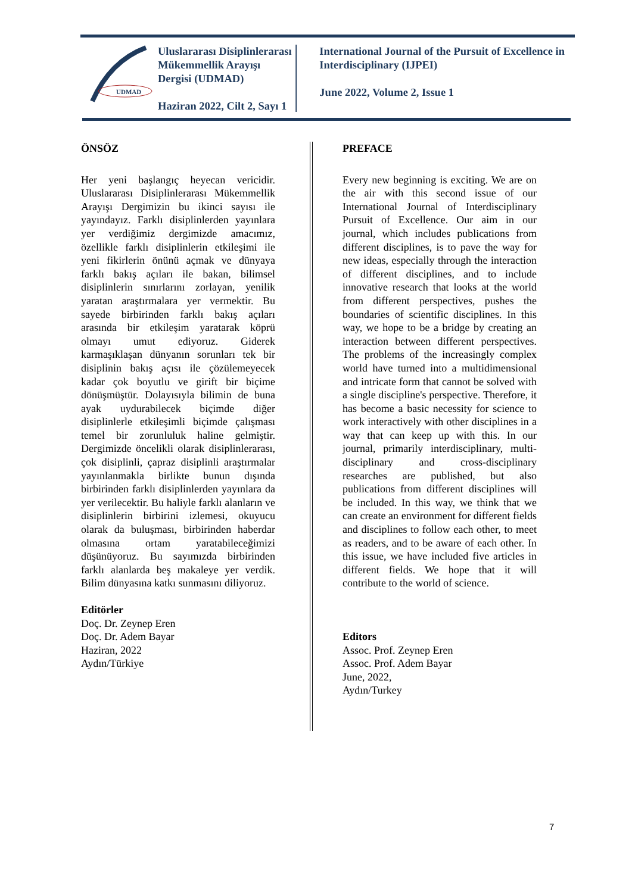UDMAD
Uluslararası Disiplinlerarası Mükemmellik Arayışı Dergisi (UDMAD)
Haziran 2022, Cilt 2, Sayı 1
International Journal of the Pursuit of Excellence in Interdisciplinary (IJPEI)
June 2022, Volume 2, Issue 1
ÖNSÖZ
Her yeni başlangıç heyecan vericidir. Uluslararası Disiplinlerarası Mükemmellik Arayışı Dergimizin bu ikinci sayısı ile yayındayız. Farklı disiplinlerden yayınlara yer verdiğimiz dergimizde amacımız, özellikle farklı disiplinlerin etkileşimi ile yeni fikirlerin önünü açmak ve dünyaya farklı bakış açıları ile bakan, bilimsel disiplinlerin sınırlarını zorlayan, yenilik yaratan araştırmalara yer vermektir. Bu sayede birbirinden farklı bakış açıları arasında bir etkileşim yaratarak köprü olmayı umut ediyoruz. Giderek karmaşıklaşan dünyanın sorunları tek bir disiplinin bakış açısı ile çözülemeyecek kadar çok boyutlu ve girift bir biçime dönüşmüştür. Dolayısıyla bilimin de buna ayak uydurabilecek biçimde diğer disiplinlerle etkileşimli biçimde çalışması temel bir zorunluluk haline gelmiştir. Dergimizde öncelikli olarak disiplinlerarası, çok disiplinli, çapraz disiplinli araştırmalar yayınlanmakla birlikte bunun dışında birbirinden farklı disiplinlerden yayınlara da yer verilecektir. Bu haliyle farklı alanların ve disiplinlerin birbirini izlemesi, okuyucu olarak da buluşması, birbirinden haberdar olmasına ortam yaratabileceğimizi düşünüyoruz. Bu sayımızda birbirinden farklı alanlarda beş makaleye yer verdik. Bilim dünyasına katkı sunmasını diliyoruz.
Editörler
Doç. Dr. Zeynep Eren
Doç. Dr. Adem Bayar
Haziran, 2022
Aydın/Türkiye
PREFACE
Every new beginning is exciting. We are on the air with this second issue of our International Journal of Interdisciplinary Pursuit of Excellence. Our aim in our journal, which includes publications from different disciplines, is to pave the way for new ideas, especially through the interaction of different disciplines, and to include innovative research that looks at the world from different perspectives, pushes the boundaries of scientific disciplines. In this way, we hope to be a bridge by creating an interaction between different perspectives. The problems of the increasingly complex world have turned into a multidimensional and intricate form that cannot be solved with a single discipline's perspective. Therefore, it has become a basic necessity for science to work interactively with other disciplines in a way that can keep up with this. In our journal, primarily interdisciplinary, multi-disciplinary and cross-disciplinary researches are published, but also publications from different disciplines will be included. In this way, we think that we can create an environment for different fields and disciplines to follow each other, to meet as readers, and to be aware of each other. In this issue, we have included five articles in different fields. We hope that it will contribute to the world of science.
Editors
Assoc. Prof. Zeynep Eren
Assoc. Prof. Adem Bayar
June, 2022,
Aydın/Turkey
7